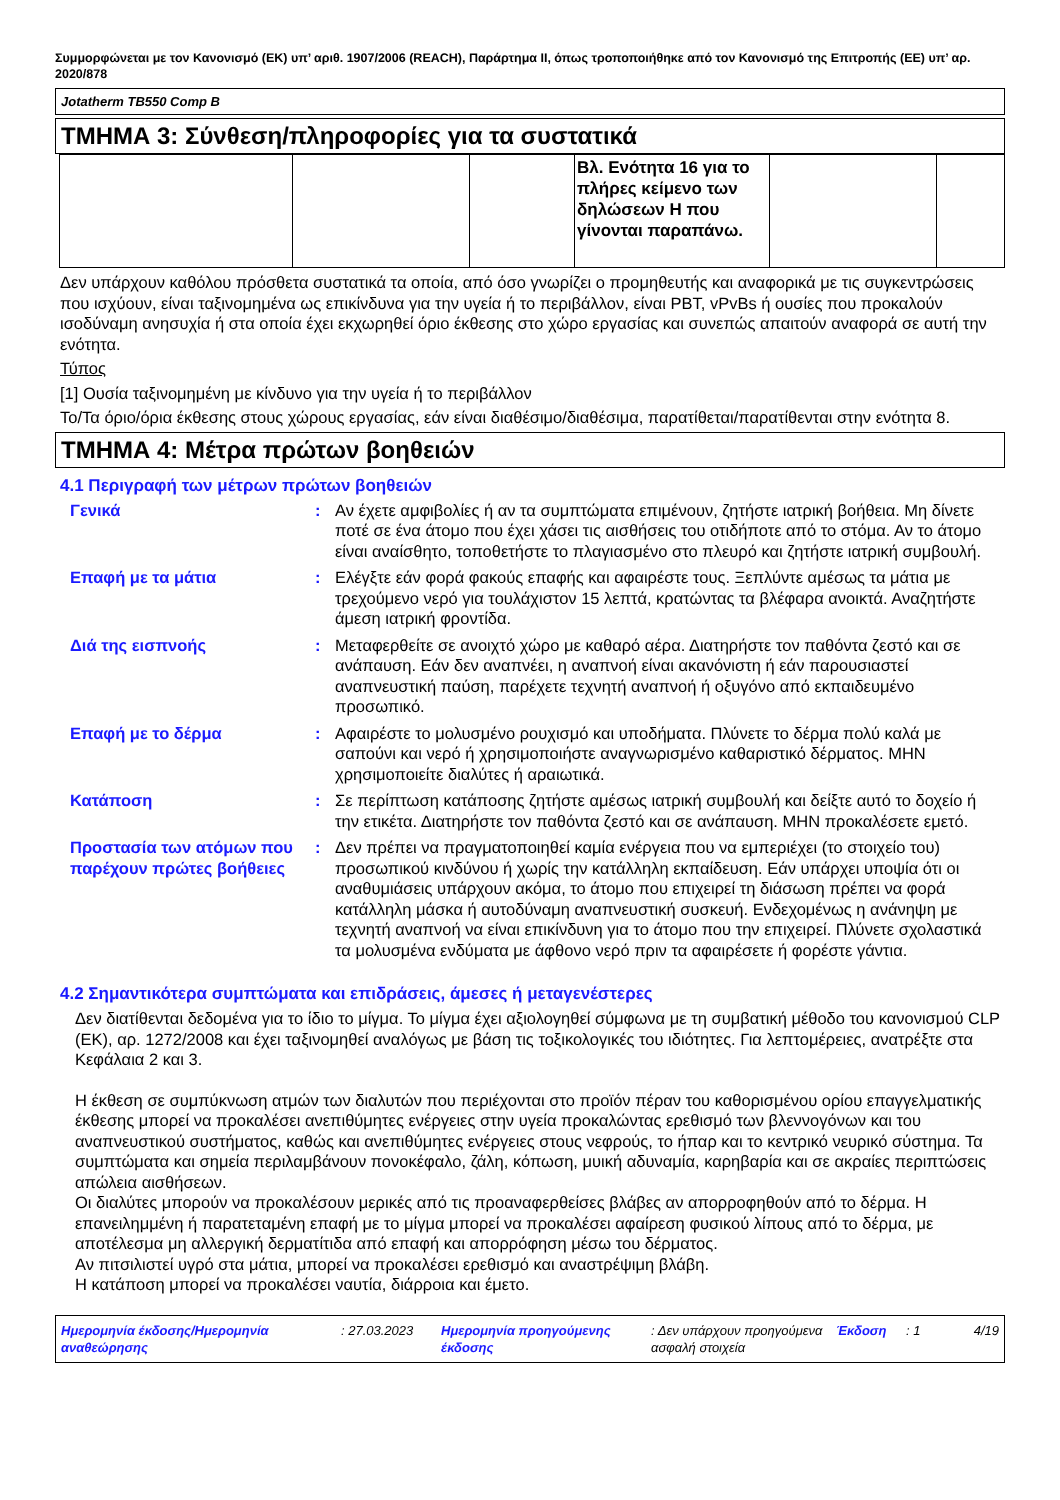Συμμορφώνεται με τον Κανονισμό (ΕΚ) υπ’ αριθ. 1907/2006 (REACH), Παράρτημα II, όπως τροποποιήθηκε από τον Κανονισμό της Επιτροπής (ΕΕ) υπ’ αρ. 2020/878
Jotatherm TB550 Comp B
ΤΜΗΜΑ 3: Σύνθεση/πληροφορίες για τα συστατικά
| | | | Βλ. Ενότητα 16 για το πλήρες κείμενο των δηλώσεων H που γίνονται παραπάνω. | | |
Δεν υπάρχουν καθόλου πρόσθετα συστατικά τα οποία, από όσο γνωρίζει ο προμηθευτής και αναφορικά με τις συγκεντρώσεις που ισχύουν, είναι ταξινομημένα ως επικίνδυνα για την υγεία ή το περιβάλλον, είναι PBT, vPvBs ή ουσίες που προκαλούν ισοδύναμη ανησυχία ή στα οποία έχει εκχωρηθεί όριο έκθεσης στο χώρο εργασίας και συνεπώς απαιτούν αναφορά σε αυτή την ενότητα.
Τύπος
[1] Ουσία ταξινομημένη με κίνδυνο για την υγεία ή το περιβάλλον
Το/Τα όριο/όρια έκθεσης στους χώρους εργασίας, εάν είναι διαθέσιμο/διαθέσιμα, παρατίθεται/παρατίθενται στην ενότητα 8.
ΤΜΗΜΑ 4: Μέτρα πρώτων βοηθειών
4.1 Περιγραφή των μέτρων πρώτων βοηθειών
| Γενικά | : | Αν έχετε αμφιβολίες ή αν τα συμπτώματα επιμένουν, ζητήστε ιατρική βοήθεια. Μη δίνετε ποτέ σε ένα άτομο που έχει χάσει τις αισθήσεις του οτιδήποτε από το στόμα. Αν το άτομο είναι αναίσθητο, τοποθετήστε το πλαγιασμένο στο πλευρό και ζητήστε ιατρική συμβουλή. |
| Επαφή με τα μάτια | : | Ελέγξτε εάν φορά φακούς επαφής και αφαιρέστε τους. Ξεπλύντε αμέσως τα μάτια με τρεχούμενο νερό για τουλάχιστον 15 λεπτά, κρατώντας τα βλέφαρα ανοικτά. Αναζητήστε άμεση ιατρική φροντίδα. |
| Διά της εισπνοής | : | Μεταφερθείτε σε ανοιχτό χώρο με καθαρό αέρα. Διατηρήστε τον παθόντα ζεστό και σε ανάπαυση. Εάν δεν αναπνέει, η αναπνοή είναι ακανόνιστη ή εάν παρουσιαστεί αναπνευστική παύση, παρέχετε τεχνητή αναπνοή ή οξυγόνο από εκπαιδευμένο προσωπικό. |
| Επαφή με το δέρμα | : | Αφαιρέστε το μολυσμένο ρουχισμό και υποδήματα. Πλύνετε το δέρμα πολύ καλά με σαπούνι και νερό ή χρησιμοποιήστε αναγνωρισμένο καθαριστικό δέρματος. ΜΗΝ χρησιμοποιείτε διαλύτες ή αραιωτικά. |
| Κατάποση | : | Σε περίπτωση κατάποσης ζητήστε αμέσως ιατρική συμβουλή και δείξτε αυτό το δοχείο ή την ετικέτα. Διατηρήστε τον παθόντα ζεστό και σε ανάπαυση. ΜΗΝ προκαλέσετε εμετό. |
| Προστασία των ατόμων που παρέχουν πρώτες βοήθειες | : | Δεν πρέπει να πραγματοποιηθεί καμία ενέργεια που να εμπεριέχει (το στοιχείο του) προσωπικού κινδύνου ή χωρίς την κατάλληλη εκπαίδευση. Εάν υπάρχει υποψία ότι οι αναθυμιάσεις υπάρχουν ακόμα, το άτομο που επιχειρεί τη διάσωση πρέπει να φορά κατάλληλη μάσκα ή αυτοδύναμη αναπνευστική συσκευή. Ενδεχομένως η ανάνηψη με τεχνητή αναπνοή να είναι επικίνδυνη για το άτομο που την επιχειρεί. Πλύνετε σχολαστικά τα μολυσμένα ενδύματα με άφθονο νερό πριν τα αφαιρέσετε ή φορέστε γάντια. |
4.2 Σημαντικότερα συμπτώματα και επιδράσεις, άμεσες ή μεταγενέστερες
Δεν διατίθενται δεδομένα για το ίδιο το μίγμα. Το μίγμα έχει αξιολογηθεί σύμφωνα με τη συμβατική μέθοδο του κανονισμού CLP (ΕΚ), αρ. 1272/2008 και έχει ταξινομηθεί αναλόγως με βάση τις τοξικολογικές του ιδιότητες. Για λεπτομέρειες, ανατρέξτε στα Κεφάλαια 2 και 3.
Η έκθεση σε συμπύκνωση ατμών των διαλυτών που περιέχονται στο προϊόν πέραν του καθορισμένου ορίου επαγγελματικής έκθεσης μπορεί να προκαλέσει ανεπιθύμητες ενέργειες στην υγεία προκαλώντας ερεθισμό των βλεννογόνων και του αναπνευστικού συστήματος, καθώς και ανεπιθύμητες ενέργειες στους νεφρούς, το ήπαρ και το κεντρικό νευρικό σύστημα. Τα συμπτώματα και σημεία περιλαμβάνουν πονοκέφαλο, ζάλη, κόπωση, μυική αδυναμία, καρηβαρία και σε ακραίες περιπτώσεις απώλεια αισθήσεων.
Οι διαλύτες μπορούν να προκαλέσουν μερικές από τις προαναφερθείσες βλάβες αν απορροφηθούν από το δέρμα. Η επανειλημμένη ή παρατεταμένη επαφή με το μίγμα μπορεί να προκαλέσει αφαίρεση φυσικού λίπους από το δέρμα, με αποτέλεσμα μη αλλεργική δερματίτιδα από επαφή και απορρόφηση μέσω του δέρματος.
Αν πιτσιλιστεί υγρό στα μάτια, μπορεί να προκαλέσει ερεθισμό και αναστρέψιμη βλάβη.
Η κατάποση μπορεί να προκαλέσει ναυτία, διάρροια και έμετο.
Ημερομηνία έκδοσης/Ημερομηνία αναθεώρησης
: 27.03.2023 Ημερομηνία προηγούμενης έκδοσης
: Δεν υπάρχουν προηγούμενα ασφαλή στοιχεία
Έκδοση : 1 4/19